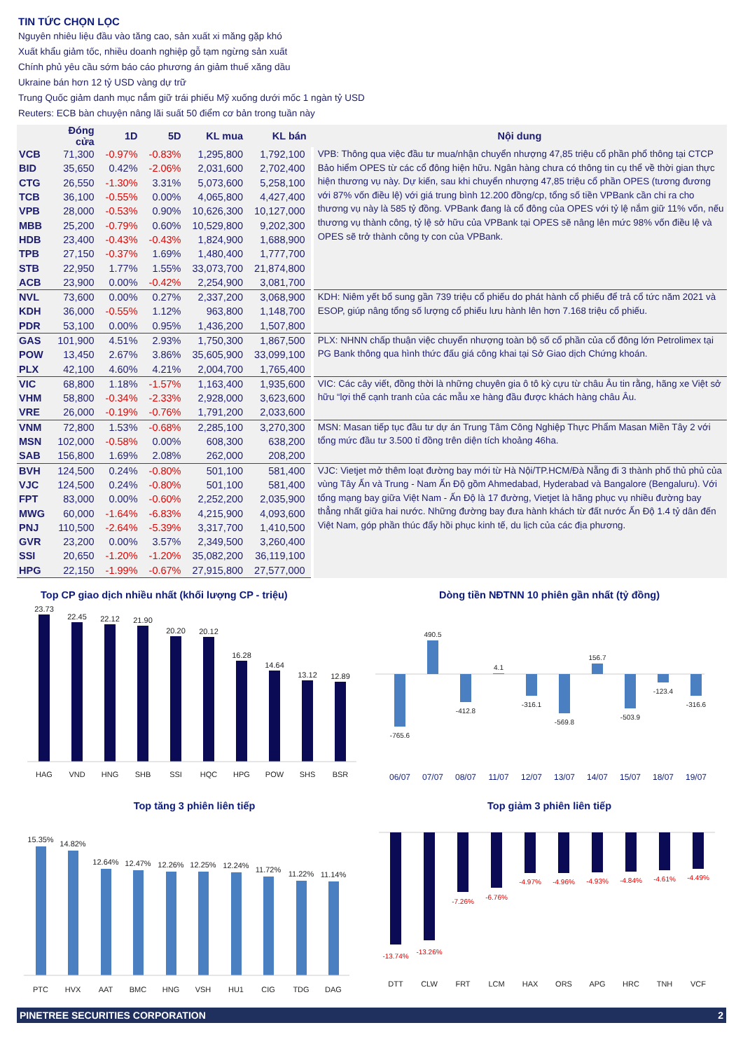TIN TỨC CHỌN LỌC
Nguyên nhiêu liệu đầu vào tăng cao, sản xuất xi măng gặp khó
Xuất khẩu giảm tốc, nhiều doanh nghiệp gỗ tạm ngừng sản xuất
Chính phủ yêu cầu sớm báo cáo phương án giảm thuế xăng dầu
Ukraine bán hơn 12 tỷ USD vàng dự trữ
Trung Quốc giảm danh mục nắm giữ trái phiếu Mỹ xuống dưới mốc 1 ngàn tỷ USD
Reuters: ECB bàn chuyện nâng lãi suất 50 điểm cơ bản trong tuần này
| | Đóng cửa | 1D | 5D | KL mua | KL bán | Nội dung |
| --- | --- | --- | --- | --- | --- | --- |
| VCB | 71,300 | -0.97% | -0.83% | 1,295,800 | 1,792,100 | VPB: Thông qua việc đầu tư mua/nhận chuyển nhượng 47,85 triệu cổ phần phổ thông tại CTCP Bảo hiểm OPES từ các cổ đông hiện hữu. Ngân hàng chưa có thông tin cụ thể về thời gian thực hiện thương vụ này. Dự kiến, sau khi chuyển nhượng 47,85 triệu cổ phần OPES (tương đương với 87% vốn điều lệ) với giá trung bình 12.200 đồng/cp, tổng số tiền VPBank cần chi ra cho thương vụ này là 585 tỷ đồng. VPBank đang là cổ đông của OPES với tỷ lệ nắm giữ 11% vốn, nếu thương vụ thành công, tỷ lệ sở hữu của VPBank tại OPES sẽ nâng lên mức 98% vốn điều lệ và OPES sẽ trở thành công ty con của VPBank. |
| BID | 35,650 | 0.42% | -2.06% | 2,031,600 | 2,702,400 | |
| CTG | 26,550 | -1.30% | 3.31% | 5,073,600 | 5,258,100 | |
| TCB | 36,100 | -0.55% | 0.00% | 4,065,800 | 4,427,400 | |
| VPB | 28,000 | -0.53% | 0.90% | 10,626,300 | 10,127,000 | |
| MBB | 25,200 | -0.79% | 0.60% | 10,529,800 | 9,202,300 | |
| HDB | 23,400 | -0.43% | -0.43% | 1,824,900 | 1,688,900 | |
| TPB | 27,150 | -0.37% | 1.69% | 1,480,400 | 1,777,700 | |
| STB | 22,950 | 1.77% | 1.55% | 33,073,700 | 21,874,800 | |
| ACB | 23,900 | 0.00% | -0.42% | 2,254,900 | 3,081,700 | |
| NVL | 73,600 | 0.00% | 0.27% | 2,337,200 | 3,068,900 | KDH: Niêm yết bổ sung gần 739 triệu cổ phiếu do phát hành cổ phiếu để trả cổ tức năm 2021 và ESOP, giúp nâng tổng số lượng cổ phiếu lưu hành lên hơn 7.168 triệu cổ phiếu. |
| KDH | 36,000 | -0.55% | 1.12% | 963,800 | 1,148,700 | |
| PDR | 53,100 | 0.00% | 0.95% | 1,436,200 | 1,507,800 | |
| GAS | 101,900 | 4.51% | 2.93% | 1,750,300 | 1,867,500 | PLX: NHNN chấp thuận việc chuyển nhượng toàn bộ số cổ phần của cổ đông lớn Petrolimex tại PG Bank thông qua hình thức đấu giá công khai tại Sở Giao dịch Chứng khoán. |
| POW | 13,450 | 2.67% | 3.86% | 35,605,900 | 33,099,100 | |
| PLX | 42,100 | 4.60% | 4.21% | 2,004,700 | 1,765,400 | |
| VIC | 68,800 | 1.18% | -1.57% | 1,163,400 | 1,935,600 | VIC: Các cây viết, đồng thời là những chuyên gia ô tô kỳ cựu từ châu Âu tin rằng, hãng xe Việt sở hữu “lợi thế cạnh tranh của các mẫu xe hàng đầu được khách hàng châu Âu. |
| VHM | 58,800 | -0.34% | -2.33% | 2,928,000 | 3,623,600 | |
| VRE | 26,000 | -0.19% | -0.76% | 1,791,200 | 2,033,600 | |
| VNM | 72,800 | 1.53% | -0.68% | 2,285,100 | 3,270,300 | MSN: Masan tiếp tục đầu tư dự án Trung Tâm Công Nghiệp Thực Phẩm Masan Miền Tây 2 với tổng mức đầu tư 3.500 tỉ đồng trên diện tích khoảng 46ha. |
| MSN | 102,000 | -0.58% | 0.00% | 608,300 | 638,200 | |
| SAB | 156,800 | 1.69% | 2.08% | 262,000 | 208,200 | |
| BVH | 124,500 | 0.24% | -0.80% | 501,100 | 581,400 | VJC: Vietjet mở thêm loạt đường bay mới từ Hà Nội/TP.HCM/Đà Nẵng đi 3 thành phố thủ phủ của vùng Tây Ấn và Trung - Nam Ấn Độ gồm Ahmedabad, Hyderabad và Bangalore (Bengaluru). Với tổng mạng bay giữa Việt Nam - Ấn Độ là 17 đường, Vietjet là hãng phục vụ nhiều đường bay thẳng nhất giữa hai nước. Những đường bay đưa hành khách từ đất nước Ấn Độ 1.4 tỷ dân đến Việt Nam, góp phần thúc đẩy hồi phục kinh tế, du lịch của các địa phương. |
| VJC | 124,500 | 0.24% | -0.80% | 501,100 | 581,400 | |
| FPT | 83,000 | 0.00% | -0.60% | 2,252,200 | 2,035,900 | |
| MWG | 60,000 | -1.64% | -6.83% | 4,215,900 | 4,093,600 | |
| PNJ | 110,500 | -2.64% | -5.39% | 3,317,700 | 1,410,500 | |
| GVR | 23,200 | 0.00% | 3.57% | 2,349,500 | 3,260,400 | |
| SSI | 20,650 | -1.20% | -1.20% | 35,082,200 | 36,119,100 | |
| HPG | 22,150 | -1.99% | -0.67% | 27,915,800 | 27,577,000 | |
Top CP giao dịch nhiều nhất (khối lượng CP - triệu)
23.73
22.45
22.12
21.90
20.20
20.12
16.28
14.64
13.12
12.89
HAG
VND
HNG
SHB
SSI
HQC
HPG
POW
SHS
BSR
Dòng tiền NĐTNN 10 phiên gần nhất (tỷ đồng)
-765.6
490.5
-412.8
4.1
-316.1
-569.8
156.7
-503.9
-123.4
-316.6
06/07
07/07
08/07
11/07
12/07
13/07
14/07
15/07
18/07
19/07
Top tăng 3 phiên liên tiếp
15.35%
14.82%
12.64%
12.47%
12.26%
12.25%
12.24%
11.72%
11.22%
11.14%
PTC
HVX
AAT
BMC
HNG
VSH
HU1
CIG
TDG
DAG
Top giảm 3 phiên liên tiếp
-13.74%
-13.26%
-7.26%
-6.76%
-4.97%
-4.96%
-4.93%
-4.84%
-4.61%
-4.49%
DTT
CLW
FRT
LCM
HAX
ORS
APG
HRC
TNH
VCF
PINETREE SECURITIES CORPORATION 2